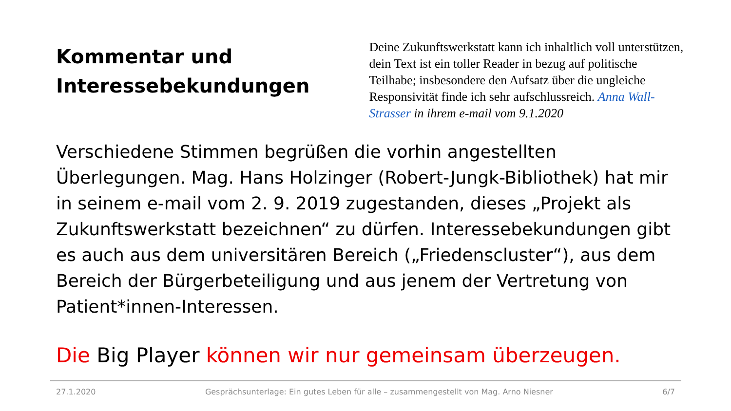Kommentar und Interessebekundungen
Deine Zukunftswerkstatt kann ich inhaltlich voll unterstützen, dein Text ist ein toller Reader in bezug auf politische Teilhabe; insbesondere den Aufsatz über die ungleiche Responsivität finde ich sehr aufschlussreich. Anna Wall-Strasser in ihrem e-mail vom 9.1.2020
Verschiedene Stimmen begrüßen die vorhin angestellten Überlegungen. Mag. Hans Holzinger (Robert-Jungk-Bibliothek) hat mir in seinem e-mail vom 2. 9. 2019 zugestanden, dieses „Projekt als Zukunftswerkstatt bezeichnen“ zu dürfen. Interessebekundungen gibt es auch aus dem universitären Bereich („Friedenscluster“), aus dem Bereich der Bürgerbeteiligung und aus jenem der Vertretung von Patient*innen-Interessen.
Die Big Player können wir nur gemeinsam überzeugen.
27.1.2020 Gesprächsunterlage: Ein gutes Leben für alle – zusammengestellt von Mag. Arno Niesner 6/7